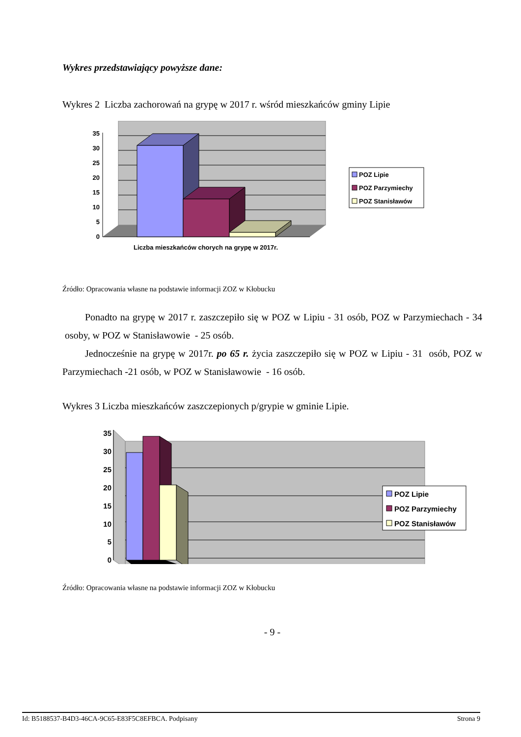Wykres przedstawiający powyższe dane:
Wykres 2 Liczba zachorowań na grypę w 2017 r. wśród mieszkańców gminy Lipie
0
5
10
15
20
25
30
35
Liczba mieszkańców chorych na grypę w 2017r.
POZ Lipie
POZ Parzymiechy
POZ Stanisławów
Źródło: Opracowania własne na podstawie informacji ZOZ w Kłobucku
Ponadto na grypę w 2017 r. zaszczepiło się w POZ w Lipiu - 31 osób, POZ w Parzymiechach - 34 osoby, w POZ w Stanisławowie - 25 osób.
Jednocześnie na grypę w 2017r. po 65 r. życia zaszczepiło się w POZ w Lipiu - 31 osób, POZ w Parzymiechach -21 osób, w POZ w Stanisławowie - 16 osób.
Wykres 3 Liczba mieszkańców zaszczepionych p/grypie w gminie Lipie.
0
5
10
15
20
25
30
35
POZ Lipie
POZ Parzymiechy
POZ Stanisławów
Źródło: Opracowania własne na podstawie informacji ZOZ w Kłobucku
- 9 -
Id: B5188537-B4D3-46CA-9C65-E83F5C8EFBCA. Podpisany Strona 9